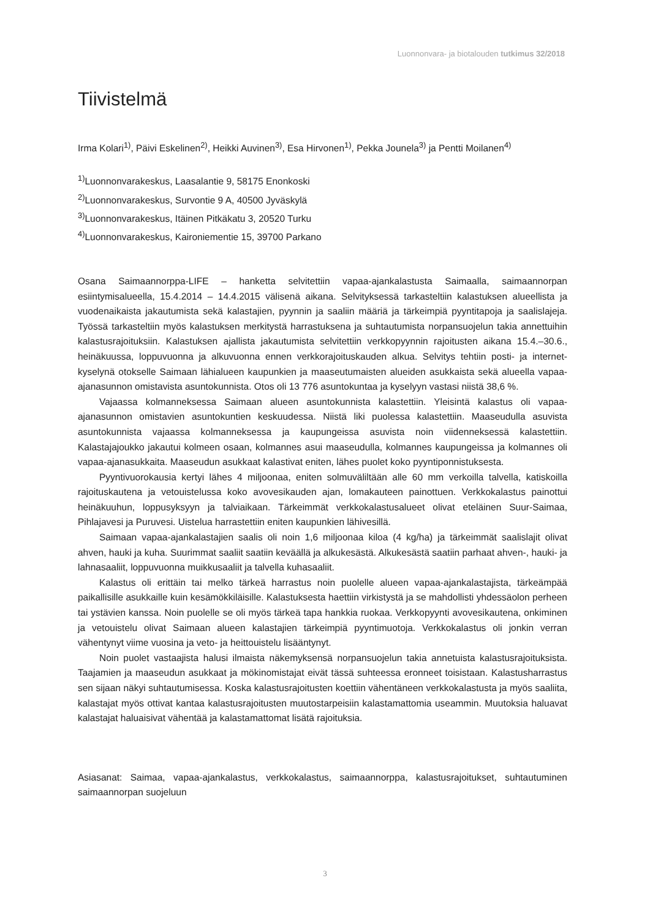Luonnonvara- ja biotalouden tutkimus 32/2018
Tiivistelmä
Irma Kolari<sup>1)</sup>, Päivi Eskelinen<sup>2)</sup>, Heikki Auvinen<sup>3)</sup>, Esa Hirvonen<sup>1)</sup>, Pekka Jounela<sup>3)</sup> ja Pentti Moilanen<sup>4)</sup>
<sup>1)</sup> Luonnonvarakeskus, Laasalantie 9, 58175 Enonkoski
<sup>2)</sup> Luonnonvarakeskus, Survontie 9 A, 40500 Jyväskylä
<sup>3)</sup> Luonnonvarakeskus, Itäinen Pitkäkatu 3, 20520 Turku
<sup>4)</sup> Luonnonvarakeskus, Kaironiementie 15, 39700 Parkano
Osana Saimaannorppa-LIFE – hanketta selvitettiin vapaa-ajankalastusta Saimaalla, saimaannorpan esiintymisalueella, 15.4.2014 – 14.4.2015 välisenä aikana. Selvityksessä tarkasteltiin kalastuksen alueellista ja vuodenaikaista jakautumista sekä kalastajien, pyynnin ja saaliin määriä ja tärkeimpiä pyyntitapoja ja saalislajeja. Työssä tarkasteltiin myös kalastuksen merkitystä harrastuksena ja suhtautumista norpansuojelun takia annettuihin kalastusrajoituksiin. Kalastuksen ajallista jakautumista selvitettiin verkkopyynnin rajoitusten aikana 15.4.–30.6., heinäkuussa, loppuvuonna ja alkuvuonna ennen verkkorajoituskauden alkua. Selvitys tehtiin posti- ja internet-kyselynä otokselle Saimaan lähialueen kaupunkien ja maaseutumaisten alueiden asukkaista sekä alueella vapaa-ajanasunnon omistavista asuntokunnista. Otos oli 13 776 asuntokuntaa ja kyselyyn vastasi niistä 38,6 %.
Vajaassa kolmanneksessa Saimaan alueen asuntokunnista kalastettiin. Yleisintä kalastus oli vapaa-ajanasunnon omistavien asuntokuntien keskuudessa. Niistä liki puolessa kalastettiin. Maaseudulla asuvista asuntokunnista vajaassa kolmanneksessa ja kaupungeissa asuvista noin viidenneksessä kalastettiin. Kalastajajoukko jakautui kolmeen osaan, kolmannes asui maaseudulla, kolmannes kaupungeissa ja kolmannes oli vapaa-ajanasukkaita. Maaseudun asukkaat kalastivat eniten, lähes puolet koko pyyntiponnistuksesta.
Pyyntivuorokausia kertyi lähes 4 miljoonaa, eniten solmuväliltään alle 60 mm verkoilla talvella, katiskoilla rajoituskautena ja vetouistelussa koko avovesikauden ajan, lomakauteen painottuen. Verkkokalastus painottui heinäkuuhun, loppusyksyyn ja talviaikaan. Tärkeimmät verkkokalastusalueet olivat eteläinen Suur-Saimaa, Pihlajavesi ja Puruvesi. Uistelua harrastettiin eniten kaupunkien lähivesillä.
Saimaan vapaa-ajankalastajien saalis oli noin 1,6 miljoonaa kiloa (4 kg/ha) ja tärkeimmät saalislajit olivat ahven, hauki ja kuha. Suurimmat saaliit saatiin keväällä ja alkukesästä. Alkukesästä saatiin parhaat ahven-, hauki- ja lahnasaaliit, loppuvuonna muikkusaaliit ja talvella kuhasaaliit.
Kalastus oli erittäin tai melko tärkeä harrastus noin puolelle alueen vapaa-ajankalastajista, tärkeämpää paikallisille asukkaille kuin kesämökkiläisille. Kalastuksesta haettiin virkistystä ja se mahdollisti yhdessäolon perheen tai ystävien kanssa. Noin puolelle se oli myös tärkeä tapa hankkia ruokaa. Verkkopyynti avovesikautena, onkiminen ja vetouistelu olivat Saimaan alueen kalastajien tärkeimpiä pyyntimuotoja. Verkkokalastus oli jonkin verran vähentynyt viime vuosina ja veto- ja heittouistelu lisääntynyt.
Noin puolet vastaajista halusi ilmaista näkemyksensä norpansuojelun takia annetuista kalastusrajoituksista. Taajamien ja maaseudun asukkaat ja mökinomistajat eivät tässä suhteessa eronneet toisistaan. Kalastusharrastus sen sijaan näkyi suhtautumisessa. Koska kalastusrajoitusten koettiin vähentäneen verkkokalastusta ja myös saaliita, kalastajat myös ottivat kantaa kalastusrajoitusten muutostarpeisiin kalastamattomia useammin. Muutoksia haluavat kalastajat haluaisivat vähentää ja kalastamattomat lisätä rajoituksia.
Asiasanat: Saimaa, vapaa-ajankalastus, verkkokalastus, saimaannorppa, kalastusrajoitukset, suhtautuminen saimaannorpan suojeluun
3